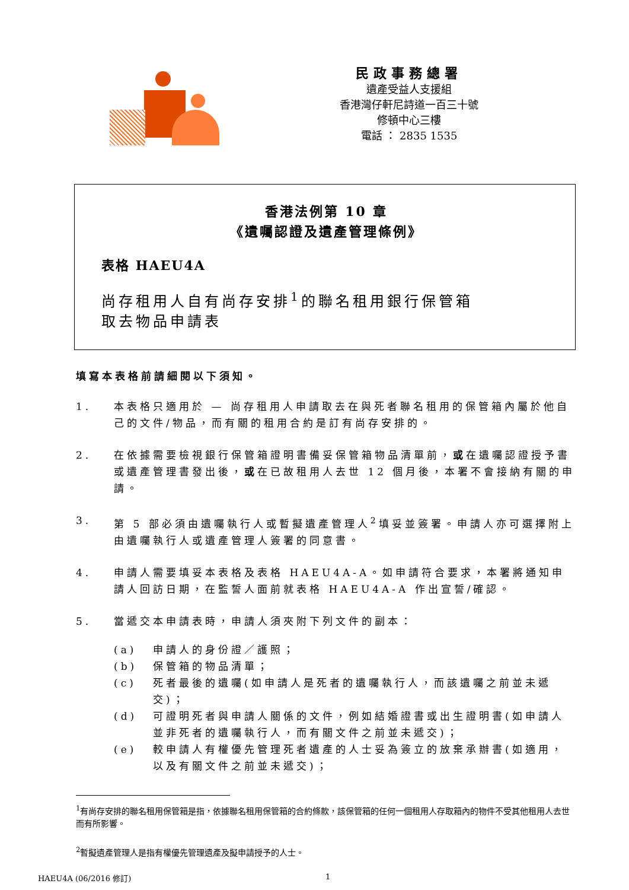民政事務總署
遺產受益人支援組
香港灣仔軒尼詩道一百三十號
修頓中心三樓
電話 ： 2835 1535
香港法例第 10 章
《遺囑認證及遺產管理條例》
表格 HAEU4A
尚存租用人自有尚存安排<sup>1</sup>的聯名租用銀行保管箱
取去物品申請表
填寫本表格前請細閱以下須知。
1. 本表格只適用於 — 尚存租用人申請取去在與死者聯名租用的保管箱內屬於他自己的文件/物品，而有關的租用合約是訂有尚存安排的。
2. 在依據需要檢視銀行保管箱證明書備妥保管箱物品清單前，或在遺囑認證授予書或遺產管理書發出後，或在已故租用人去世 12 個月後，本署不會接納有關的申請。
3. 第 5 部必須由遺囑執行人或暫擬遺產管理人<sup>2</sup>填妥並簽署。申請人亦可選擇附上由遺囑執行人或遺產管理人簽署的同意書。
4. 申請人需要填妥本表格及表格 HAEU4A-A。如申請符合要求，本署將通知申請人回訪日期，在監誓人面前就表格 HAEU4A-A 作出宣誓/確認。
5. 當遞交本申請表時，申請人須夾附下列文件的副本：
(a) 申請人的身份證／護照；
(b) 保管箱的物品清單；
(c) 死者最後的遺囑(如申請人是死者的遺囑執行人，而該遺囑之前並未遞交)；
(d) 可證明死者與申請人關係的文件，例如結婚證書或出生證明書(如申請人並非死者的遺囑執行人，而有關文件之前並未遞交)；
(e) 較申請人有權優先管理死者遺產的人士妥為簽立的放棄承辦書(如適用，以及有關文件之前並未遞交)；
<sup>1</sup> 有尚存安排的聯名租用保管箱是指，依據聯名租用保管箱的合約條款，該保管箱的任何一個租用人存取箱內的物件不受其他租用人去世而有所影響。
<sup>2</sup> 暫擬遺產管理人是指有權優先管理遺產及擬申請授予的人士。
HAEU4A (06/2016 修訂) 1